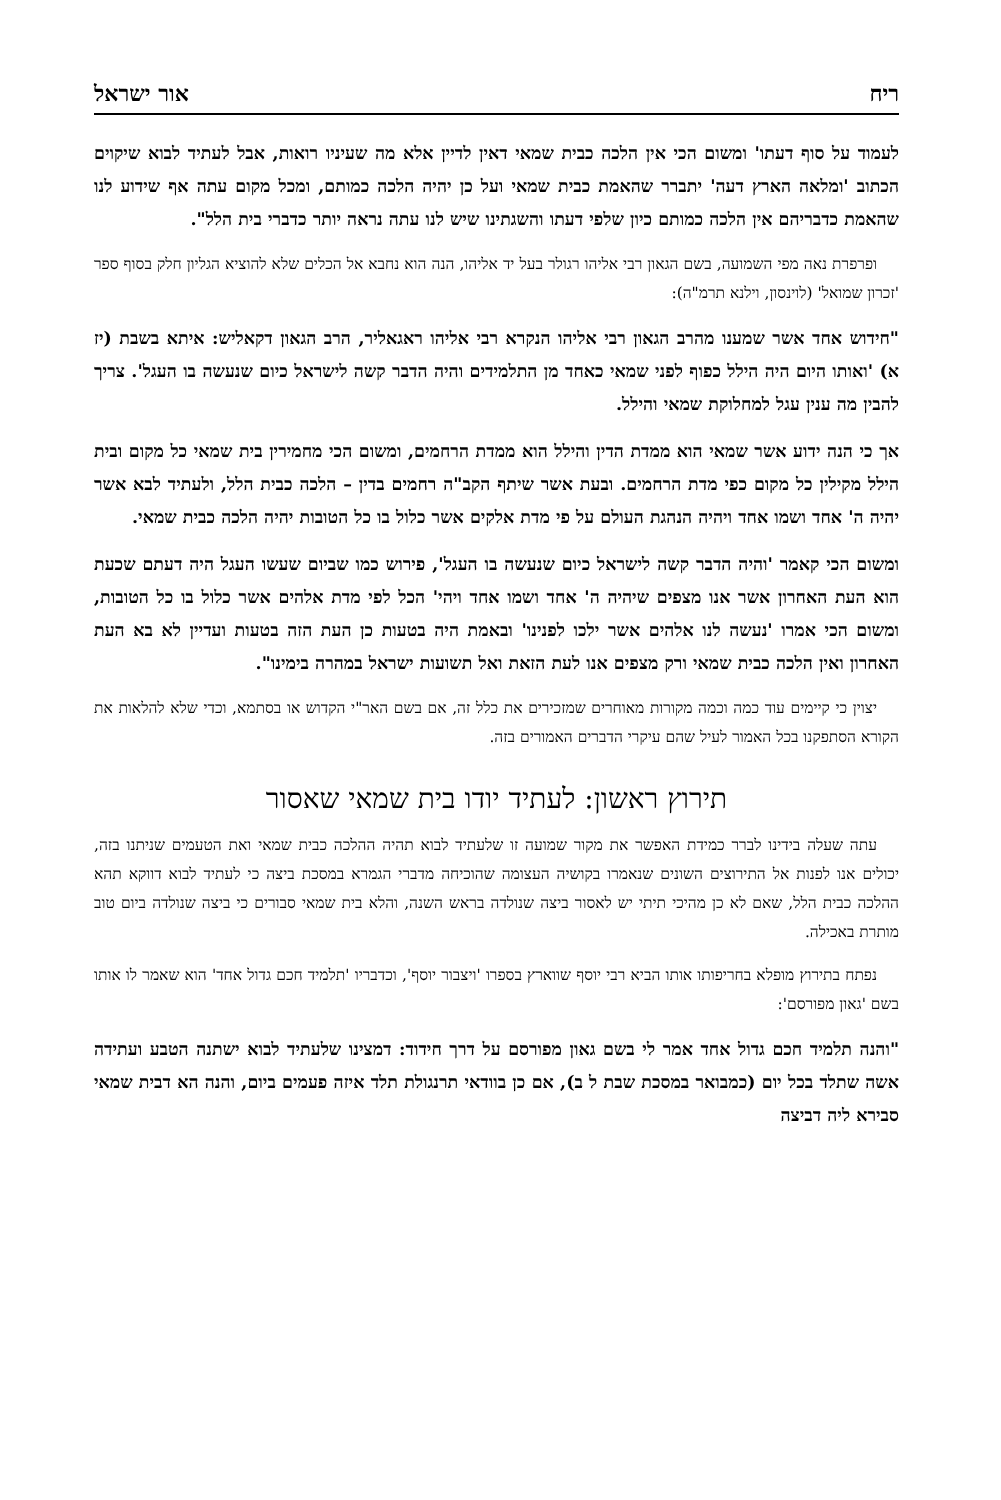ריח אור ישראל
לעמוד על סוף דעתו' ומשום הכי אין הלכה כבית שמאי דאין לדיין אלא מה שעיניו רואות, אבל לעתיד לבוא שיקוים הכתוב 'ומלאה הארץ דעה' יתברר שהאמת כבית שמאי ועל כן יהיה הלכה כמותם, ומכל מקום עתה אף שידוע לנו שהאמת כדבריהם אין הלכה כמותם כיון שלפי דעתו והשגתינו שיש לנו עתה נראה יותר כדברי בית הלל".
ופרפרת נאה מפי השמועה, בשם הגאון רבי אליהו רגולר בעל יד אליהו, הנה הוא נחבא אל הכלים שלא להוציא הגליון חלק בסוף ספר 'זכרון שמואל' (לוינסון, וילנא תרמ"ה):
"חידוש אחד אשר שמענו מהרב הגאון רבי אליהו הנקרא רבי אליהו ראגאליר, הרב הגאון דקאליש: איתא בשבת (יז א) 'ואותו היום היה הילל כפוף לפני שמאי כאחד מן התלמידים והיה הדבר קשה לישראל כיום שנעשה בו העגל'. צריך להבין מה ענין עגל למחלוקת שמאי והילל.
אך כי הנה ידוע אשר שמאי הוא ממדת הדין והילל הוא ממדת הרחמים, ומשום הכי מחמירין בית שמאי כל מקום ובית הילל מקילין כל מקום כפי מדת הרחמים. ובעת אשר שיתף הקב"ה רחמים בדין – הלכה כבית הלל, ולעתיד לבא אשר יהיה ה' אחד ושמו אחד ויהיה הנהגת העולם על פי מדת אלקים אשר כלול בו כל הטובות יהיה הלכה כבית שמאי.
ומשום הכי קאמר 'והיה הדבר קשה לישראל כיום שנעשה בו העגל', פירוש כמו שביום שעשו העגל היה דעתם שכעת הוא העת האחרון אשר אנו מצפים שיהיה ה' אחד ושמו אחד ויהי' הכל לפי מדת אלהים אשר כלול בו כל הטובות, ומשום הכי אמרו 'נעשה לנו אלהים אשר ילכו לפנינו' ובאמת היה בטעות כן העת הזה בטעות ועדיין לא בא העת האחרון ואין הלכה כבית שמאי ורק מצפים אנו לעת הזאת ואל תשועות ישראל במהרה בימינו".
יצוין כי קיימים עוד כמה וכמה מקורות מאוחרים שמזכירים את כלל זה, אם בשם האר"י הקדוש או בסתמא, וכדי שלא להלאות את הקורא הסתפקנו בכל האמור לעיל שהם עיקרי הדברים האמורים בזה.
תירוץ ראשון: לעתיד יודו בית שמאי שאסור
עתה שעלה בידינו לברר כמידת האפשר את מקור שמועה זו שלעתיד לבוא תהיה ההלכה כבית שמאי ואת הטעמים שניתנו בזה, יכולים אנו לפנות אל התירוצים השונים שנאמרו בקושיה העצומה שהוכיחה מדברי הגמרא במסכת ביצה כי לעתיד לבוא דווקא תהא ההלכה כבית הלל, שאם לא כן מהיכי תיתי יש לאסור ביצה שנולדה בראש השנה, והלא בית שמאי סבורים כי ביצה שנולדה ביום טוב מותרת באכילה.
נפתח בתירוץ מופלא בחריפותו אותו הביא רבי יוסף שווארץ בספרו 'ויצבור יוסף', וכדבריו 'תלמיד חכם גדול אחד' הוא שאמר לו אותו בשם 'גאון מפורסם':
"והנה תלמיד חכם גדול אחד אמר לי בשם גאון מפורסם על דרך חידוד: דמצינו שלעתיד לבוא ישתנה הטבע ועתידה אשה שתלד בכל יום (כמבואר במסכת שבת ל ב), אם כן בוודאי תרנגולת תלד איזה פעמים ביום, והנה הא דבית שמאי סבירא ליה דביצה